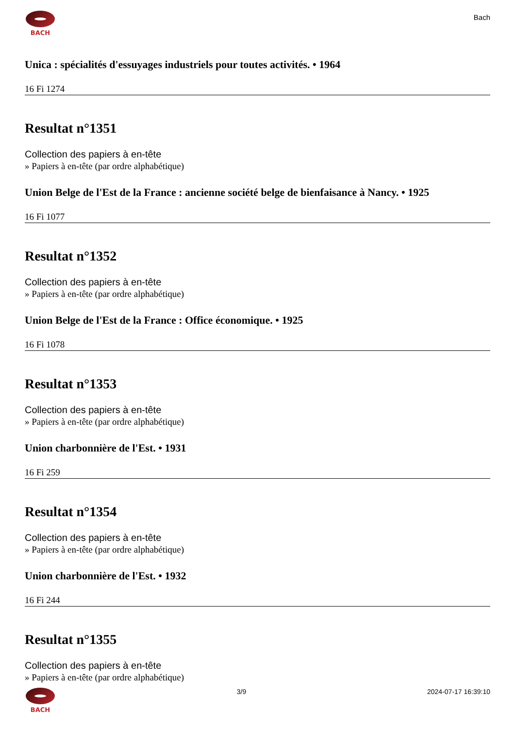BACH
Bach
Unica : spécialités d'essuyages industriels pour toutes activités. • 1964
16 Fi 1274
Resultat n°1351
Collection des papiers à en-tête
» Papiers à en-tête (par ordre alphabétique)
Union Belge de l'Est de la France : ancienne société belge de bienfaisance à Nancy. • 1925
16 Fi 1077
Resultat n°1352
Collection des papiers à en-tête
» Papiers à en-tête (par ordre alphabétique)
Union Belge de l'Est de la France : Office économique. • 1925
16 Fi 1078
Resultat n°1353
Collection des papiers à en-tête
» Papiers à en-tête (par ordre alphabétique)
Union charbonnière de l'Est. • 1931
16 Fi 259
Resultat n°1354
Collection des papiers à en-tête
» Papiers à en-tête (par ordre alphabétique)
Union charbonnière de l'Est. • 1932
16 Fi 244
Resultat n°1355
Collection des papiers à en-tête
» Papiers à en-tête (par ordre alphabétique)
BACH 3/9 2024-07-17 16:39:10